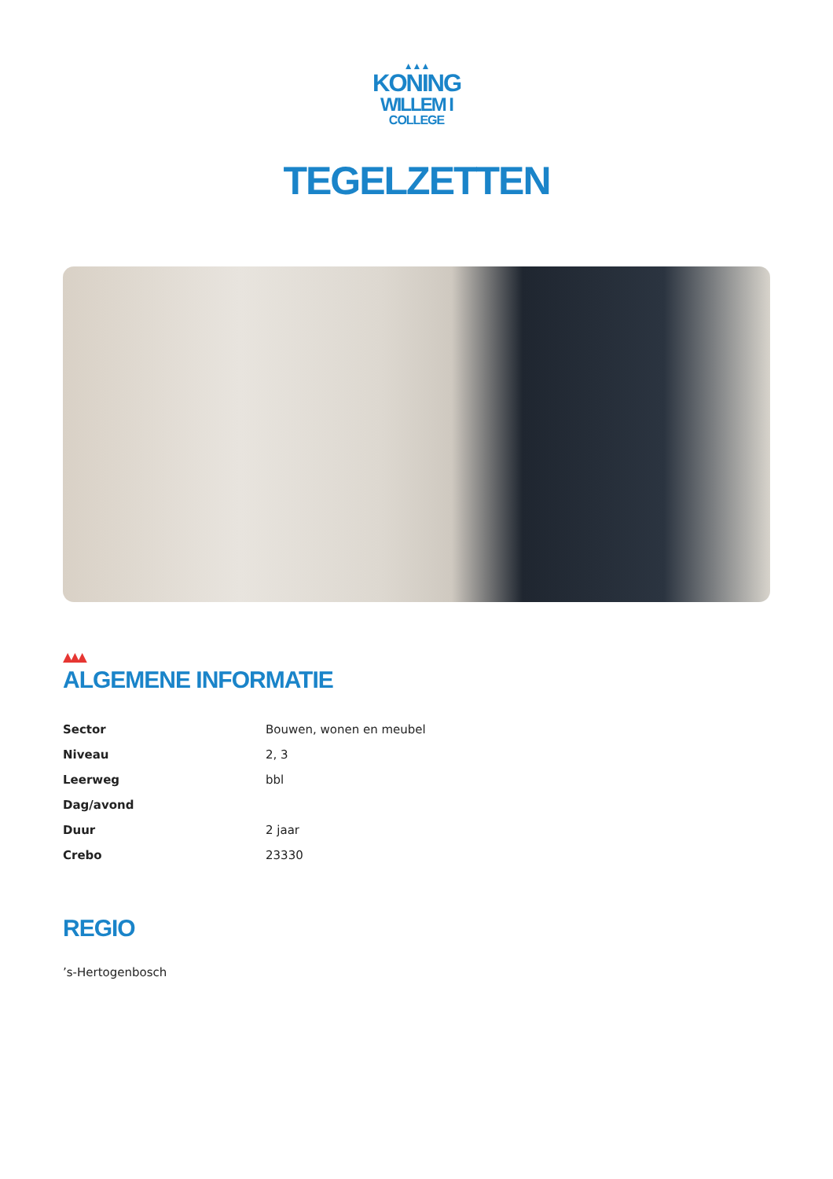▲▲▲
KONING
WILLEM I
COLLEGE
TEGELZETTEN
▲▲▲
ALGEMENE INFORMATIE
| Sector | Bouwen, wonen en meubel |
| Niveau | 2, 3 |
| Leerweg | bbl |
| Dag/avond | |
| Duur | 2 jaar |
| Crebo | 23330 |
REGIO
’s-Hertogenbosch